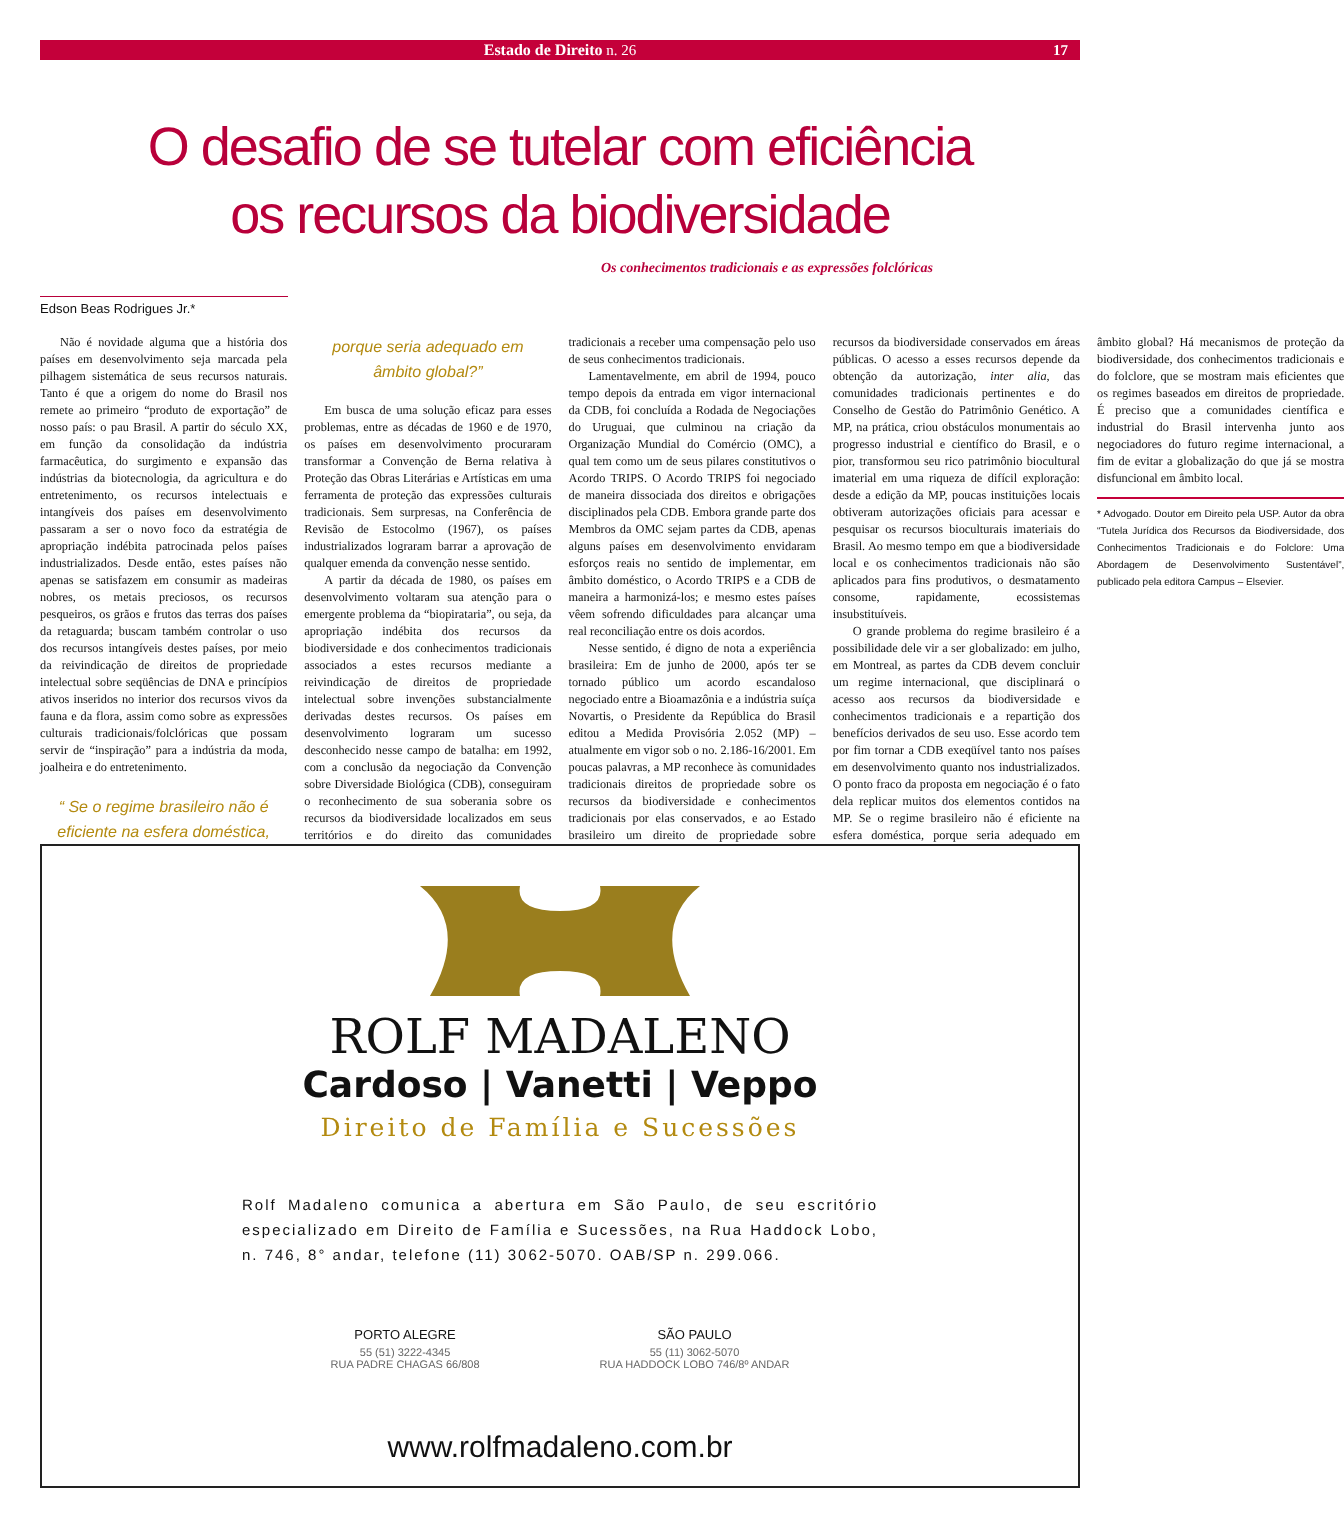Estado de Direito n. 26 17
O desafio de se tutelar com eficiência os recursos da biodiversidade
Os conhecimentos tradicionais e as expressões folclóricas
Edson Beas Rodrigues Jr.*
Não é novidade alguma que a história dos países em desenvolvimento seja marcada pela pilhagem sistemática de seus recursos naturais. Tanto é que a origem do nome do Brasil nos remete ao primeiro “produto de exportação” de nosso país: o pau Brasil. A partir do século XX, em função da consolidação da indústria farmacêutica, do surgimento e expansão das indústrias da biotecnologia, da agricultura e do entretenimento, os recursos intelectuais e intangíveis dos países em desenvolvimento passaram a ser o novo foco da estratégia de apropriação indébita patrocinada pelos países industrializados. Desde então, estes países não apenas se satisfazem em consumir as madeiras nobres, os metais preciosos, os recursos pesqueiros, os grãos e frutos das terras dos países da retaguarda; buscam também controlar o uso dos recursos intangíveis destes países, por meio da reivindicação de direitos de propriedade intelectual sobre seqüências de DNA e princípios ativos inseridos no interior dos recursos vivos da fauna e da flora, assim como sobre as expressões culturais tradicionais/folclóricas que possam servir de “inspiração” para a indústria da moda, joalheira e do entretenimento.
“ Se o regime brasileiro não é eficiente na esfera doméstica, porque seria adequado em âmbito global?”
Em busca de uma solução eficaz para esses problemas, entre as décadas de 1960 e de 1970, os países em desenvolvimento procuraram transformar a Convenção de Berna relativa à Proteção das Obras Literárias e Artísticas em uma ferramenta de proteção das expressões culturais tradicionais. Sem surpresas, na Conferência de Revisão de Estocolmo (1967), os países industrializados lograram barrar a aprovação de qualquer emenda da convenção nesse sentido.
A partir da década de 1980, os países em desenvolvimento voltaram sua atenção para o emergente problema da “biopirataria”, ou seja, da apropriação indébita dos recursos da biodiversidade e dos conhecimentos tradicionais associados a estes recursos mediante a reivindicação de direitos de propriedade intelectual sobre invenções substancialmente derivadas destes recursos. Os países em desenvolvimento lograram um sucesso desconhecido nesse campo de batalha: em 1992, com a conclusão da negociação da Convenção sobre Diversidade Biológica (CDB), conseguiram o reconhecimento de sua soberania sobre os recursos da biodiversidade localizados em seus territórios e do direito das comunidades tradicionais a receber uma compensação pelo uso de seus conhecimentos tradicionais.
Lamentavelmente, em abril de 1994, pouco tempo depois da entrada em vigor internacional da CDB, foi concluída a Rodada de Negociações do Uruguai, que culminou na criação da Organização Mundial do Comércio (OMC), a qual tem como um de seus pilares constitutivos o Acordo TRIPS. O Acordo TRIPS foi negociado de maneira dissociada dos direitos e obrigações disciplinados pela CDB. Embora grande parte dos Membros da OMC sejam partes da CDB, apenas alguns países em desenvolvimento envidaram esforços reais no sentido de implementar, em âmbito doméstico, o Acordo TRIPS e a CDB de maneira a harmonizá-los; e mesmo estes países vêem sofrendo dificuldades para alcançar uma real reconciliação entre os dois acordos.
Nesse sentido, é digno de nota a experiência brasileira: Em de junho de 2000, após ter se tornado público um acordo escandaloso negociado entre a Bioamazônia e a indústria suíça Novartis, o Presidente da República do Brasil editou a Medida Provisória 2.052 (MP) – atualmente em vigor sob o no. 2.186-16/2001. Em poucas palavras, a MP reconhece às comunidades tradicionais direitos de propriedade sobre os recursos da biodiversidade e conhecimentos tradicionais por elas conservados, e ao Estado brasileiro um direito de propriedade sobre recursos da biodiversidade conservados em áreas públicas. O acesso a esses recursos depende da obtenção da autorização, inter alia, das comunidades tradicionais pertinentes e do Conselho de Gestão do Patrimônio Genético. A MP, na prática, criou obstáculos monumentais ao progresso industrial e científico do Brasil, e o pior, transformou seu rico patrimônio biocultural imaterial em uma riqueza de difícil exploração: desde a edição da MP, poucas instituições locais obtiveram autorizações oficiais para acessar e pesquisar os recursos bioculturais imateriais do Brasil. Ao mesmo tempo em que a biodiversidade local e os conhecimentos tradicionais não são aplicados para fins produtivos, o desmatamento consome, rapidamente, ecossistemas insubstituíveis.
O grande problema do regime brasileiro é a possibilidade dele vir a ser globalizado: em julho, em Montreal, as partes da CDB devem concluir um regime internacional, que disciplinará o acesso aos recursos da biodiversidade e conhecimentos tradicionais e a repartição dos benefícios derivados de seu uso. Esse acordo tem por fim tornar a CDB exeqüível tanto nos países em desenvolvimento quanto nos industrializados. O ponto fraco da proposta em negociação é o fato dela replicar muitos dos elementos contidos na MP. Se o regime brasileiro não é eficiente na esfera doméstica, porque seria adequado em âmbito global? Há mecanismos de proteção da biodiversidade, dos conhecimentos tradicionais e do folclore, que se mostram mais eficientes que os regimes baseados em direitos de propriedade. É preciso que a comunidades científica e industrial do Brasil intervenha junto aos negociadores do futuro regime internacional, a fim de evitar a globalização do que já se mostra disfuncional em âmbito local.
* Advogado. Doutor em Direito pela USP. Autor da obra “Tutela Jurídica dos Recursos da Biodiversidade, dos Conhecimentos Tradicionais e do Folclore: Uma Abordagem de Desenvolvimento Sustentável”, publicado pela editora Campus – Elsevier.
ROLF MADALENO
Cardoso | Vanetti | Veppo
Direito de Família e Sucessões
Rolf Madaleno comunica a abertura em São Paulo, de seu escritório especializado em Direito de Família e Sucessões, na Rua Haddock Lobo, n. 746, 8° andar, telefone (11) 3062-5070. OAB/SP n. 299.066.
PORTO ALEGRE
55 (51) 3222-4345
RUA PADRE CHAGAS 66/808
SÃO PAULO
55 (11) 3062-5070
RUA HADDOCK LOBO 746/8º ANDAR
www.rolfmadaleno.com.br